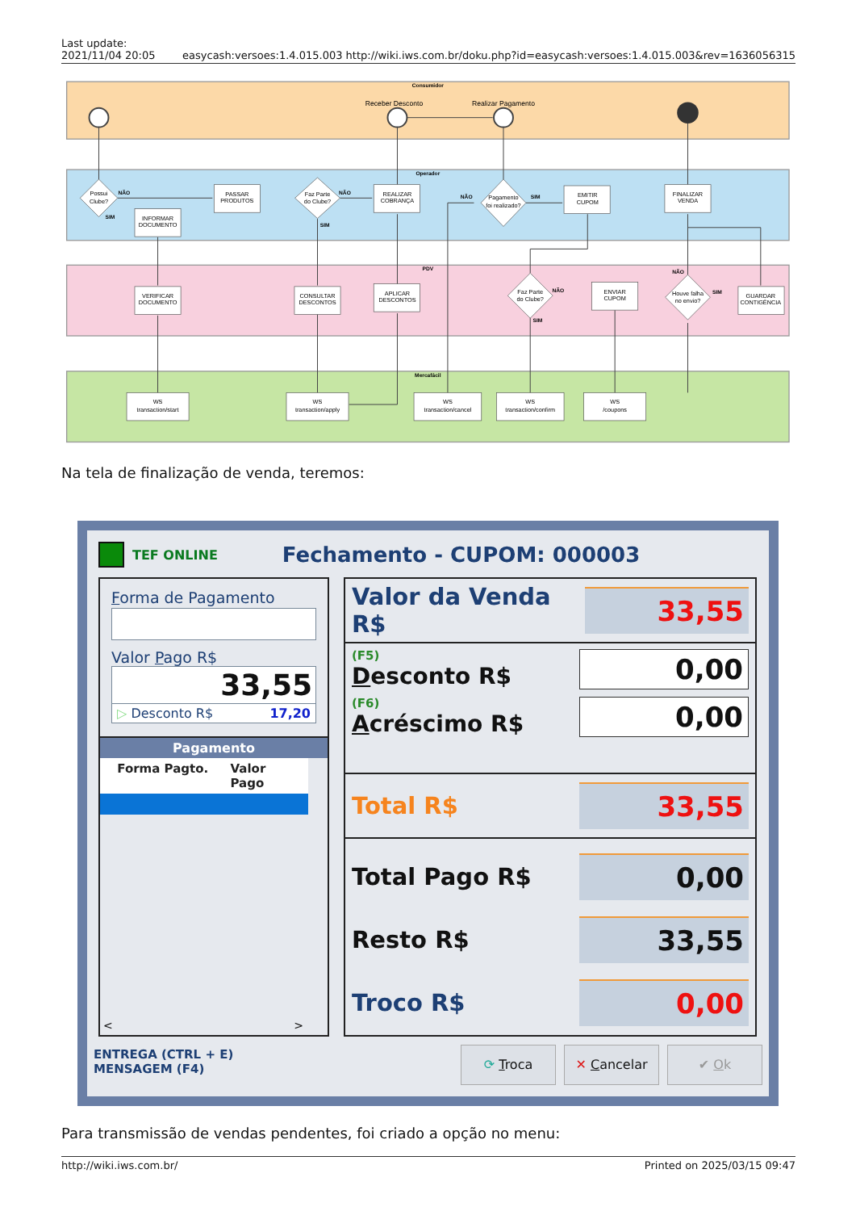Last update:
2021/11/04 20:05
easycash:versoes:1.4.015.003 http://wiki.iws.com.br/doku.php?id=easycash:versoes:1.4.015.003&rev=1636056315
Consumidor
Operador
PDV
Mercafácil
Receber Desconto
Realizar Pagamento
PASSAR
PRODUTOS
INFORMAR
DOCUMENTO
REALIZAR
COBRANÇA
EMITIR
CUPOM
FINALIZAR
VENDA
VERIFICAR
DOCUMENTO
CONSULTAR
DESCONTOS
APLICAR
DESCONTOS
ENVIAR
CUPOM
GUARDAR
CONTIGÊNCIA
Possui
Clube?
Faz Parte
do Clube?
Pagamento
foi realizado?
Faz Parte
do Clube?
Houve falha
no envio?
WS
transaction/start
WS
transaction/apply
WS
transaction/cancel
WS
transaction/confirm
WS
/coupons
NÃO
SIM
NÃO
SIM
NÃO
SIM
NÃO
SIM
NÃO
SIM
Na tela de finalização de venda, teremos:
TEF ONLINE Fechamento - CUPOM: 000003
Forma de Pagamento
Valor Pago R$
33,55
▷ Desconto R$ 17,20
Pagamento
Forma Pagto. Valor Pago
< >
Valor da Venda R$ 33,55
(F5)
Desconto R$
0,00
(F6)
Acréscimo R$
0,00
Total R$ 33,55
Total Pago R$ 0,00
Resto R$ 33,55
Troco R$ 0,00
ENTREGA (CTRL + E)
MENSAGEM (F4)
⟳ Troca ✕ Cancelar ✔ Ok
Para transmissão de vendas pendentes, foi criado a opção no menu:
http://wiki.iws.com.br/ Printed on 2025/03/15 09:47